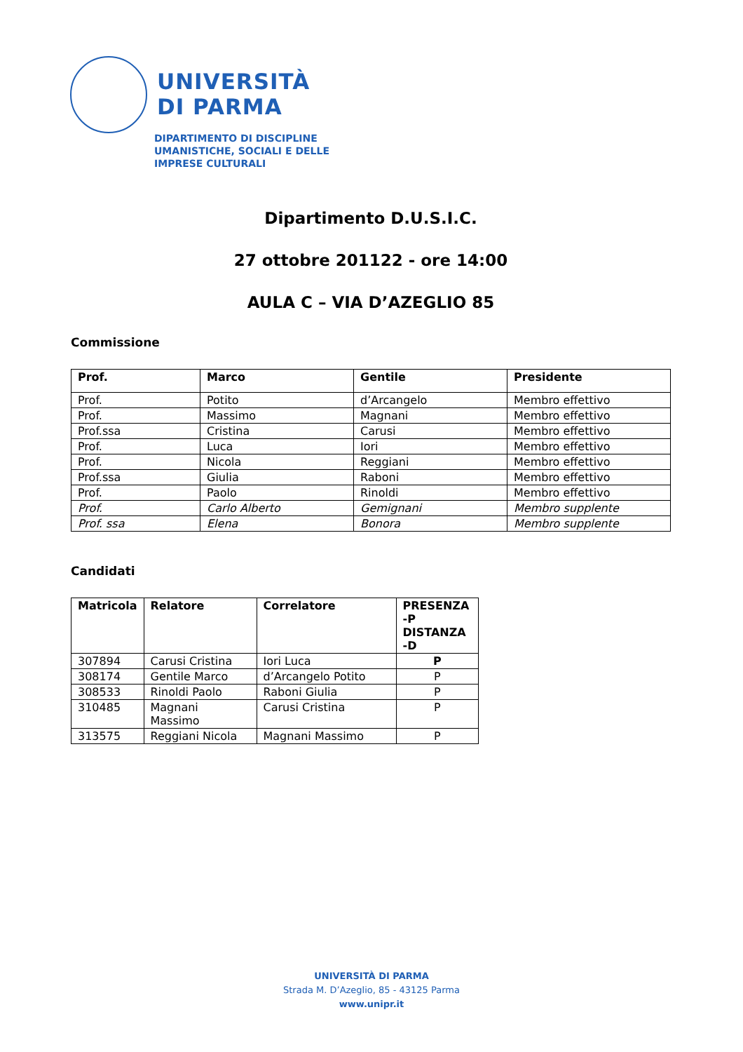UNIVERSITÀ
DI PARMA
DIPARTIMENTO DI DISCIPLINE
UMANISTICHE, SOCIALI E DELLE
IMPRESE CULTURALI
Dipartimento D.U.S.I.C.
27 ottobre 201122 - ore 14:00
AULA C – VIA D’AZEGLIO 85
Commissione
| Prof. | Marco | Gentile | Presidente |
| --- | --- | --- | --- |
| Prof. | Potito | d’Arcangelo | Membro effettivo |
| Prof. | Massimo | Magnani | Membro effettivo |
| Prof.ssa | Cristina | Carusi | Membro effettivo |
| Prof. | Luca | Iori | Membro effettivo |
| Prof. | Nicola | Reggiani | Membro effettivo |
| Prof.ssa | Giulia | Raboni | Membro effettivo |
| Prof. | Paolo | Rinoldi | Membro effettivo |
| Prof. | Carlo Alberto | Gemignani | Membro supplente |
| Prof. ssa | Elena | Bonora | Membro supplente |
Candidati
| Matricola | Relatore | Correlatore | PRESENZA -P DISTANZA -D |
| --- | --- | --- | --- |
| 307894 | Carusi Cristina | Iori Luca | P |
| 308174 | Gentile Marco | d’Arcangelo Potito | P |
| 308533 | Rinoldi Paolo | Raboni Giulia | P |
| 310485 | Magnani Massimo | Carusi Cristina | P |
| 313575 | Reggiani Nicola | Magnani Massimo | P |
UNIVERSITÀ DI PARMA
Strada M. D’Azeglio, 85 - 43125 Parma
www.unipr.it